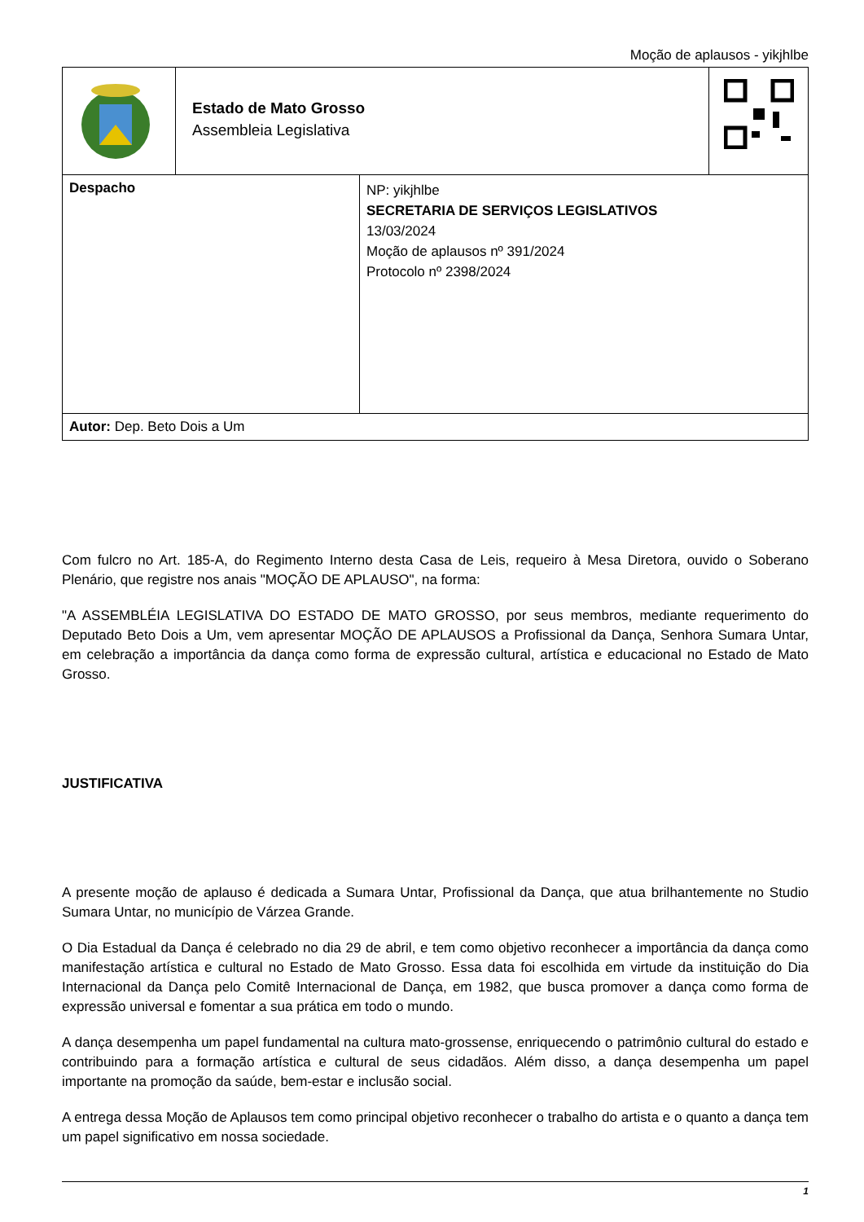Moção de aplausos - yikjhlbe
| | Estado de Mato Grosso Assembleia Legislativa | |
| Despacho | NP: yikjhlbe SECRETARIA DE SERVIÇOS LEGISLATIVOS 13/03/2024 Moção de aplausos nº 391/2024 Protocolo nº 2398/2024 |
| Autor: Dep. Beto Dois a Um | |
Com fulcro no Art. 185-A, do Regimento Interno desta Casa de Leis, requeiro à Mesa Diretora, ouvido o Soberano Plenário, que registre nos anais "MOÇÃO DE APLAUSO", na forma:
"A ASSEMBLÉIA LEGISLATIVA DO ESTADO DE MATO GROSSO, por seus membros, mediante requerimento do Deputado Beto Dois a Um, vem apresentar MOÇÃO DE APLAUSOS a Profissional da Dança, Senhora Sumara Untar, em celebração a importância da dança como forma de expressão cultural, artística e educacional no Estado de Mato Grosso.
JUSTIFICATIVA
A presente moção de aplauso é dedicada a Sumara Untar, Profissional da Dança, que atua brilhantemente no Studio Sumara Untar, no município de Várzea Grande.
O Dia Estadual da Dança é celebrado no dia 29 de abril, e tem como objetivo reconhecer a importância da dança como manifestação artística e cultural no Estado de Mato Grosso. Essa data foi escolhida em virtude da instituição do Dia Internacional da Dança pelo Comitê Internacional de Dança, em 1982, que busca promover a dança como forma de expressão universal e fomentar a sua prática em todo o mundo.
A dança desempenha um papel fundamental na cultura mato-grossense, enriquecendo o patrimônio cultural do estado e contribuindo para a formação artística e cultural de seus cidadãos. Além disso, a dança desempenha um papel importante na promoção da saúde, bem-estar e inclusão social.
A entrega dessa Moção de Aplausos tem como principal objetivo reconhecer o trabalho do artista e o quanto a dança tem um papel significativo em nossa sociedade.
1